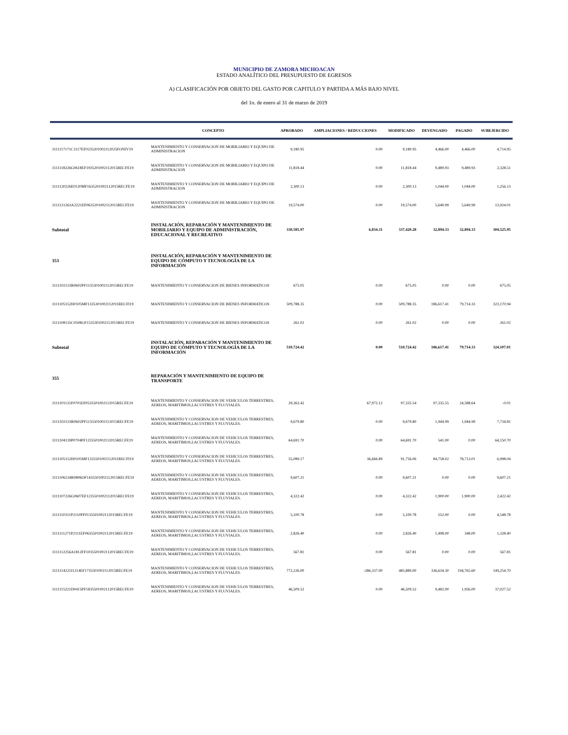MUNICIPIO DE ZAMORA MICHOACAN
ESTADO ANALÍTICO DEL PRESUPUESTO DE EGRESOS
A) CLASIFICACIÓN POR OBJETO DEL GASTO POR CAPITULO Y PARTIDA A MÁS BAJO NIVEL
del 1o. de enero al 31 de marzo de 2019
| | CONCEPTO | APROBADO | AMPLIACIONES / REDUCCIONES | MODIFICADO | DEVENGADO | PAGADO | SUBEJERCIDO |
| --- | --- | --- | --- | --- | --- | --- | --- |
| 3111117171C1117EF0235201002112025FONIV19 | MANTENIMIENTO Y CONSERVACION DE MOBILIARIO Y EQUIPO DE ADMINISTRACION | 9,180.95 | 0.00 | 9,180.95 | 4,466.00 | 4,466.00 | 4,714.95 |
| 3111118226G0618EF1935201002112015RECFE19 | MANTENIMIENTO Y CONSERVACION DE MOBILIARIO Y EQUIPO DE ADMINISTRACION | 11,818.44 | 0.00 | 11,818.44 | 9,489.93 | 9,489.93 | 2,328.51 |
| 3111120226E0120MF1635201002112015RECFE19 | MANTENIMIENTO Y CONSERVACION DE MOBILIARIO Y EQUIPO DE ADMINISTRACION | 2,300.13 | 0.00 | 2,300.13 | 1,044.00 | 1,044.00 | 1,256.13 |
| 3111121263A2221EF0635201002112015RECFE19 | MANTENIMIENTO Y CONSERVACION DE MOBILIARIO Y EQUIPO DE ADMINISTRACION | 19,574.00 | 0.00 | 19,574.00 | 5,649.99 | 5,649.99 | 13,924.01 |
| Subtotal | INSTALACIÓN, REPARACIÓN Y MANTENIMIENTO DE MOBILIARIO Y EQUIPO DE ADMINISTRACIÓN, EDUCACIONAL Y RECREATIVO | 330,585.97 | 6,834.31 | 337,420.28 | 32,894.33 | 32,894.33 | 304,525.95 |
| 353 | INSTALACIÓN, REPARACIÓN Y MANTENIMIENTO DE EQUIPO DE CÓMPUTO Y TECNOLOGÍA DE LA INFORMACIÓN | | | | | | |
| 3111102133R0602PF1135301002112015RECFE19 | MANTENIMIENTO Y CONSERVACION DE BIENES INFORMATICOS | 675.05 | 0.00 | 675.05 | 0.00 | 0.00 | 675.05 |
| 3111105152H0105MF1335301002112011RECFI19 | MANTENIMIENTO Y CONSERVACION DE BIENES INFORMATICOS | 509,788.35 | 0.00 | 509,788.35 | 186,617.41 | 79,714.33 | 323,170.94 |
| 3111108135C0508GF1535301002112015RECFE19 | MANTENIMIENTO Y CONSERVACION DE BIENES INFORMATICOS | 261.02 | 0.00 | 261.02 | 0.00 | 0.00 | 261.02 |
| Subtotal | INSTALACIÓN, REPARACIÓN Y MANTENIMIENTO DE EQUIPO DE CÓMPUTO Y TECNOLOGÍA DE LA INFORMACIÓN | 510,724.42 | 0.00 | 510,724.42 | 186,617.41 | 79,714.33 | 324,107.01 |
| 355 | REPARACIÓN Y MANTENIMIENTO DE EQUIPO DE TRANSPORTE | | | | | | |
| 3111101131F0701EF0535501002112015RECFE19 | MANTENIMIENTO Y CONSERVACION DE VEHICULOS TERRESTRES, AEREOS, MARITIMOS,LACUSTRES Y FLUVIALES. | 29,363.42 | 67,972.12 | 97,335.54 | 97,335.55 | 24,588.64 | -0.01 |
| 3111102133R0602PF1135501002112015RECFE19 | MANTENIMIENTO Y CONSERVACION DE VEHICULOS TERRESTRES, AEREOS, MARITIMOS,LACUSTRES Y FLUVIALES. | 9,679.80 | 0.00 | 9,679.80 | 1,944.99 | 1,944.99 | 7,734.81 |
| 3111104139P0704PF1235501002112015RECFE19 | MANTENIMIENTO Y CONSERVACION DE VEHICULOS TERRESTRES, AEREOS, MARITIMOS,LACUSTRES Y FLUVIALES. | 64,691.70 | 0.00 | 64,691.70 | 541.00 | 0.00 | 64,150.70 |
| 3111105152H0105MF1335501002112011RECFI19 | MANTENIMIENTO Y CONSERVACION DE VEHICULOS TERRESTRES, AEREOS, MARITIMOS,LACUSTRES Y FLUVIALES. | 55,089.17 | 36,666.89 | 91,756.06 | 84,758.02 | 78,713.01 | 6,998.04 |
| 3111106134R0806OF1435501002112015RECFE19 | MANTENIMIENTO Y CONSERVACION DE VEHICULOS TERRESTRES, AEREOS, MARITIMOS,LACUSTRES Y FLUVIALES. | 9,607.21 | 0.00 | 9,607.21 | 0.00 | 0.00 | 9,607.21 |
| 3111107226G0607EF1235501002112015RECFE19 | MANTENIMIENTO Y CONSERVACION DE VEHICULOS TERRESTRES, AEREOS, MARITIMOS,LACUSTRES Y FLUVIALES. | 4,322.42 | 0.00 | 4,322.42 | 1,900.00 | 1,900.00 | 2,422.42 |
| 3111110311P2110FF0135501002112015RECFE19 | MANTENIMIENTO Y CONSERVACION DE VEHICULOS TERRESTRES, AEREOS, MARITIMOS,LACUSTRES Y FLUVIALES. | 5,100.78 | 0.00 | 5,100.78 | 552.00 | 0.00 | 4,548.78 |
| 3111111271P2111EF0635501002112015RECFE19 | MANTENIMIENTO Y CONSERVACION DE VEHICULOS TERRESTRES, AEREOS, MARITIMOS,LACUSTRES Y FLUVIALES. | 2,826.40 | 0.00 | 2,826.40 | 1,498.00 | 348.00 | 1,328.40 |
| 3111112256A1812FF1035501002112015RECFE19 | MANTENIMIENTO Y CONSERVACION DE VEHICULOS TERRESTRES, AEREOS, MARITIMOS,LACUSTRES Y FLUVIALES. | 567.81 | 0.00 | 567.81 | 0.00 | 0.00 | 567.81 |
| 3111114221I1214EF1735501002112015RECFE19 | MANTENIMIENTO Y CONSERVACION DE VEHICULOS TERRESTRES, AEREOS, MARITIMOS,LACUSTRES Y FLUVIALES. | 772,226.00 | -286,337.00 | 485,889.00 | 336,634.30 | 194,765.60 | 149,254.70 |
| 3111115221D0415PF1835501002112015RECFE19 | MANTENIMIENTO Y CONSERVACION DE VEHICULOS TERRESTRES, AEREOS, MARITIMOS,LACUSTRES Y FLUVIALES. | 46,509.52 | 0.00 | 46,509.52 | 9,482.00 | 1,956.00 | 37,027.52 |